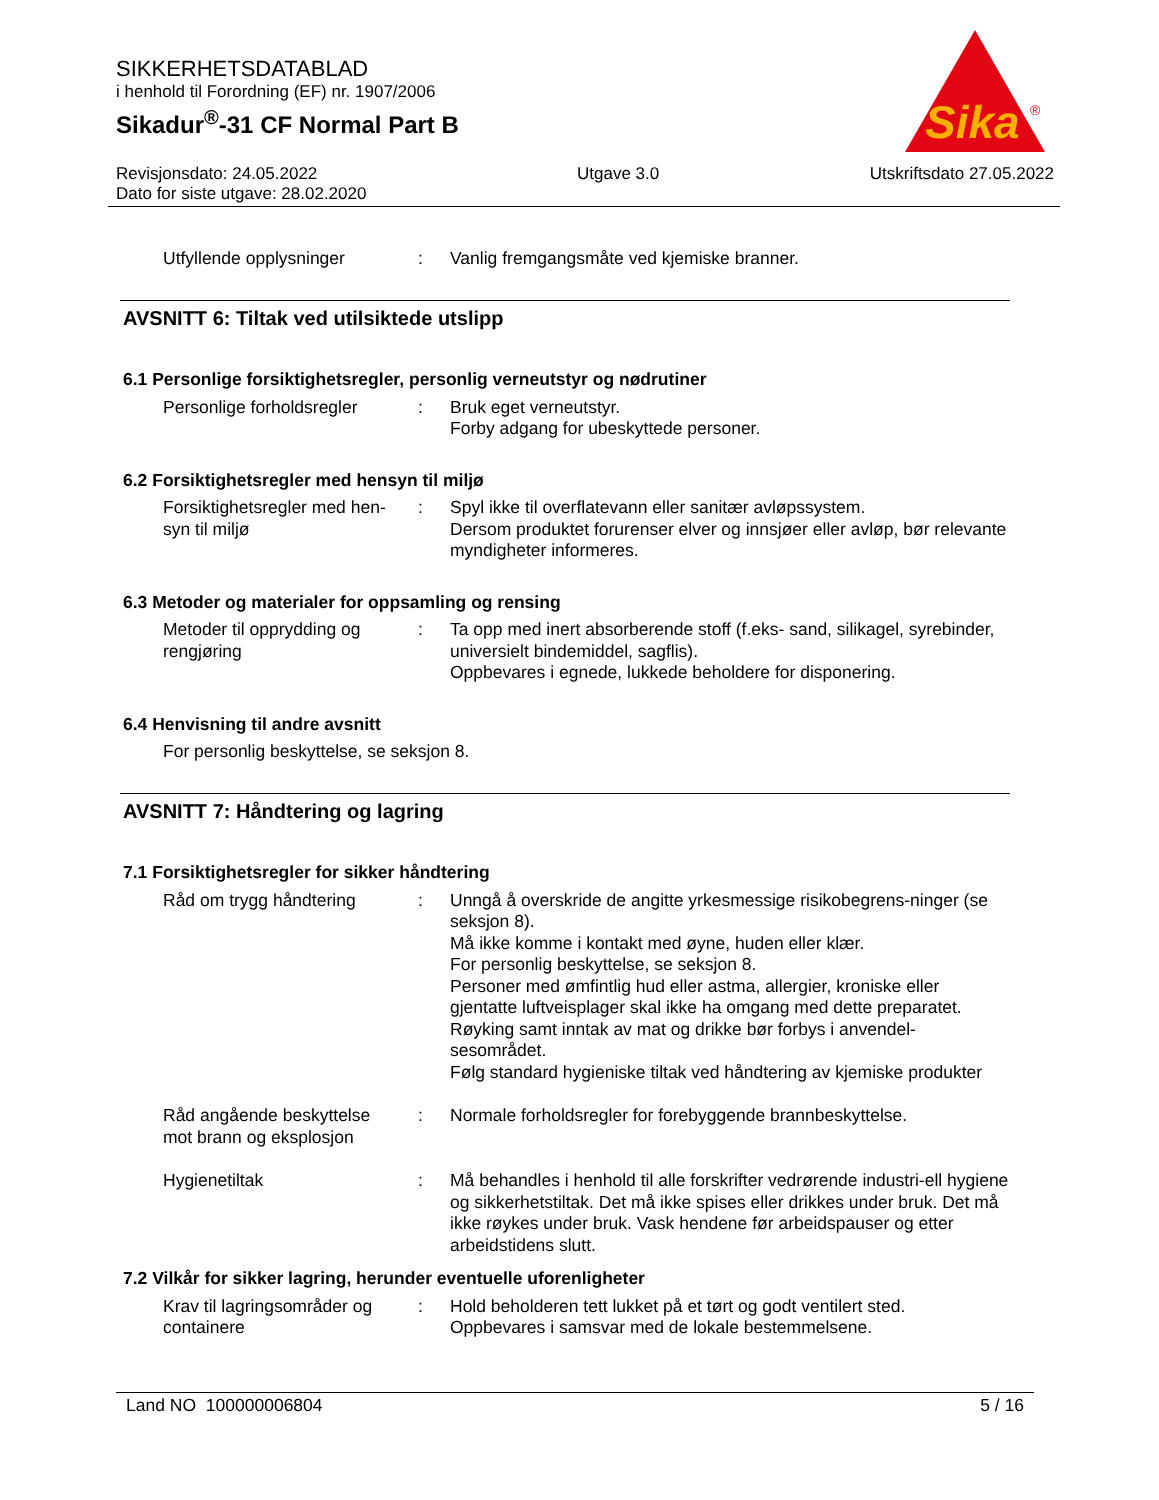SIKKERHETSDATABLAD
i henhold til Forordning (EF) nr. 1907/2006
Sikadur<sup>®</sup>-31 CF Normal Part B
Sika
®
Revisjonsdato: 24.05.2022
Dato for siste utgave: 28.02.2020
Utgave 3.0 Utskriftsdato 27.05.2022
Utfyllende opplysninger : Vanlig fremgangsmåte ved kjemiske branner.
AVSNITT 6: Tiltak ved utilsiktede utslipp
6.1 Personlige forsiktighetsregler, personlig verneutstyr og nødrutiner
Personlige forholdsregler
: Bruk eget verneutstyr.
Forby adgang for ubeskyttede personer.
6.2 Forsiktighetsregler med hensyn til miljø
Forsiktighetsregler med hen-
syn til miljø
: Spyl ikke til overflatevann eller sanitær avløpssystem.
Dersom produktet forurenser elver og innsjøer eller avløp, bør relevante myndigheter informeres.
6.3 Metoder og materialer for oppsamling og rensing
Metoder til opprydding og
rengjøring
: Ta opp med inert absorberende stoff (f.eks- sand, silikagel, syrebinder, universielt bindemiddel, sagflis).
Oppbevares i egnede, lukkede beholdere for disponering.
6.4 Henvisning til andre avsnitt
For personlig beskyttelse, se seksjon 8.
AVSNITT 7: Håndtering og lagring
7.1 Forsiktighetsregler for sikker håndtering
Råd om trygg håndtering : Unngå å overskride de angitte yrkesmessige risikobegrens-ninger (se seksjon 8).
Må ikke komme i kontakt med øyne, huden eller klær.
For personlig beskyttelse, se seksjon 8.
Personer med ømfintlig hud eller astma, allergier, kroniske eller gjentatte luftveisplager skal ikke ha omgang med dette preparatet.
Røyking samt inntak av mat og drikke bør forbys i anvendel-sesområdet.
Følg standard hygieniske tiltak ved håndtering av kjemiske produkter
Råd angående beskyttelse
mot brann og eksplosjon
: Normale forholdsregler for forebyggende brannbeskyttelse.
Hygienetiltak : Må behandles i henhold til alle forskrifter vedrørende industri-ell hygiene og sikkerhetstiltak. Det må ikke spises eller drikkes under bruk. Det må ikke røykes under bruk. Vask hendene før arbeidspauser og etter arbeidstidens slutt.
7.2 Vilkår for sikker lagring, herunder eventuelle uforenligheter
Krav til lagringsområder og
containere
: Hold beholderen tett lukket på et tørt og godt ventilert sted.
Oppbevares i samsvar med de lokale bestemmelsene.
Land NO 100000006804 5 / 16